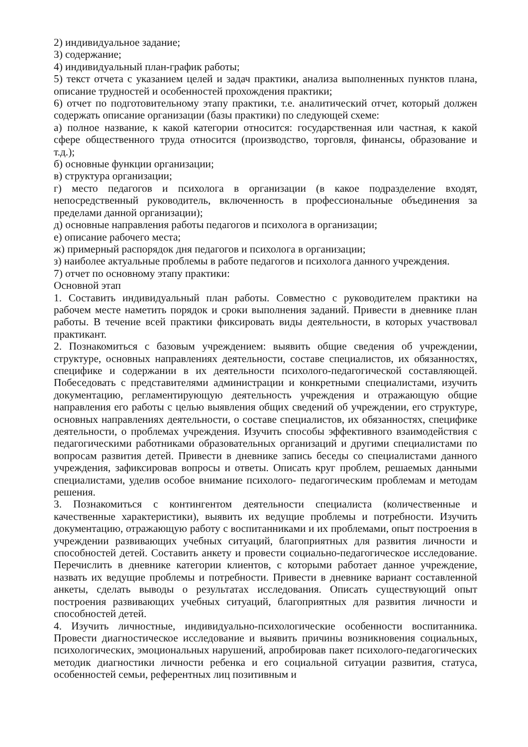2) индивидуальное задание;
3) содержание;
4) индивидуальный план-график работы;
5) текст отчета с указанием целей и задач практики, анализа выполненных пунктов плана, описание трудностей и особенностей прохождения практики;
6) отчет по подготовительному этапу практики, т.е. аналитический отчет, который должен содержать описание организации (базы практики) по следующей схеме:
а) полное название, к какой категории относится: государственная или частная, к какой сфере общественного труда относится (производство, торговля, финансы, образование и т.д.);
б) основные функции организации;
в) структура организации;
г) место педагогов и психолога в организации (в какое подразделение входят, непосредственный руководитель, включенность в профессиональные объединения за пределами данной организации);
д) основные направления работы педагогов и психолога в организации;
е) описание рабочего места;
ж) примерный распорядок дня педагогов и психолога в организации;
з) наиболее актуальные проблемы в работе педагогов и психолога данного учреждения.
7) отчет по основному этапу практики:
Основной этап
1. Составить индивидуальный план работы. Совместно с руководителем практики на рабочем месте наметить порядок и сроки выполнения заданий. Привести в дневнике план работы. В течение всей практики фиксировать виды деятельности, в которых участвовал практикант.
2. Познакомиться с базовым учреждением: выявить общие сведения об учреждении, структуре, основных направлениях деятельности, составе специалистов, их обязанностях, специфике и содержании в их деятельности психолого-педагогической составляющей. Побеседовать с представителями администрации и конкретными специалистами, изучить документацию, регламентирующую деятельность учреждения и отражающую общие направления его работы с целью выявления общих сведений об учреждении, его структуре, основных направлениях деятельности, о составе специалистов, их обязанностях, специфике деятельности, о проблемах учреждения. Изучить способы эффективного взаимодействия с педагогическими работниками образовательных организаций и другими специалистами по вопросам развития детей. Привести в дневнике запись беседы со специалистами данного учреждения, зафиксировав вопросы и ответы. Описать круг проблем, решаемых данными специалистами, уделив особое внимание психолого- педагогическим проблемам и методам решения.
3. Познакомиться с контингентом деятельности специалиста (количественные и качественные характеристики), выявить их ведущие проблемы и потребности. Изучить документацию, отражающую работу с воспитанниками и их проблемами, опыт построения в учреждении развивающих учебных ситуаций, благоприятных для развития личности и способностей детей. Составить анкету и провести социально-педагогическое исследование. Перечислить в дневнике категории клиентов, с которыми работает данное учреждение, назвать их ведущие проблемы и потребности. Привести в дневнике вариант составленной анкеты, сделать выводы о результатах исследования. Описать существующий опыт построения развивающих учебных ситуаций, благоприятных для развития личности и способностей детей.
4. Изучить личностные, индивидуально-психологические особенности воспитанника. Провести диагностическое исследование и выявить причины возникновения социальных, психологических, эмоциональных нарушений, апробировав пакет психолого-педагогических методик диагностики личности ребенка и его социальной ситуации развития, статуса, особенностей семьи, референтных лиц позитивным и